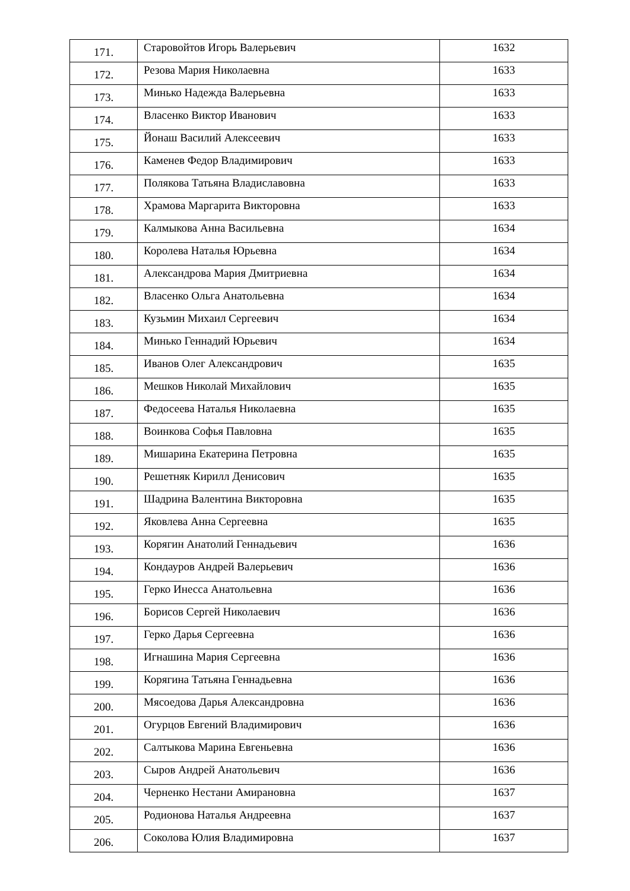| 171. | Старовойтов Игорь Валерьевич | 1632 |
| 172. | Резова Мария Николаевна | 1633 |
| 173. | Минько Надежда Валерьевна | 1633 |
| 174. | Власенко Виктор Иванович | 1633 |
| 175. | Йонаш Василий Алексеевич | 1633 |
| 176. | Каменев Федор Владимирович | 1633 |
| 177. | Полякова Татьяна Владиславовна | 1633 |
| 178. | Храмова Маргарита Викторовна | 1633 |
| 179. | Калмыкова Анна Васильевна | 1634 |
| 180. | Королева Наталья Юрьевна | 1634 |
| 181. | Александрова Мария Дмитриевна | 1634 |
| 182. | Власенко Ольга Анатольевна | 1634 |
| 183. | Кузьмин Михаил Сергеевич | 1634 |
| 184. | Минько Геннадий Юрьевич | 1634 |
| 185. | Иванов Олег Александрович | 1635 |
| 186. | Мешков Николай Михайлович | 1635 |
| 187. | Федосеева Наталья Николаевна | 1635 |
| 188. | Воинкова Софья Павловна | 1635 |
| 189. | Мишарина Екатерина Петровна | 1635 |
| 190. | Решетняк Кирилл Денисович | 1635 |
| 191. | Шадрина Валентина Викторовна | 1635 |
| 192. | Яковлева Анна Сергеевна | 1635 |
| 193. | Корягин Анатолий Геннадьевич | 1636 |
| 194. | Кондауров Андрей Валерьевич | 1636 |
| 195. | Герко Инесса Анатольевна | 1636 |
| 196. | Борисов Сергей Николаевич | 1636 |
| 197. | Герко Дарья Сергеевна | 1636 |
| 198. | Игнашина Мария Сергеевна | 1636 |
| 199. | Корягина Татьяна Геннадьевна | 1636 |
| 200. | Мясоедова Дарья Александровна | 1636 |
| 201. | Огурцов Евгений Владимирович | 1636 |
| 202. | Салтыкова Марина Евгеньевна | 1636 |
| 203. | Сыров Андрей Анатольевич | 1636 |
| 204. | Черненко Нестани Амирановна | 1637 |
| 205. | Родионова Наталья Андреевна | 1637 |
| 206. | Соколова Юлия Владимировна | 1637 |